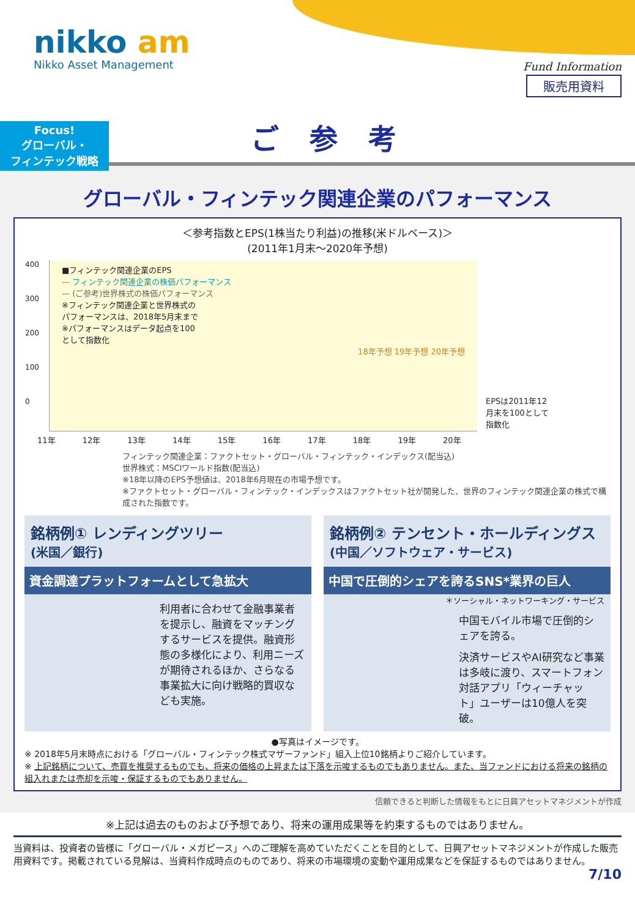nikko am
Nikko Asset Management Fund Information
販売用資料
Focus!
グローバル・
フィンテック戦略
ご参考
グローバル・フィンテック関連企業のパフォーマンス
＜参考指数とEPS(1株当たり利益)の推移(米ドルベース)＞
(2011年1月末～2020年予想)
■フィンテック関連企業のEPS
— フィンテック関連企業の株価パフォーマンス
— (ご参考)世界株式の株価パフォーマンス
※フィンテック関連企業と世界株式の
パフォーマンスは、2018年5月末まで
※パフォーマンスはデータ起点を100
として指数化
18年予想 19年予想 20年予想
400
300
200
100
0
11年 12年 13年 14年 15年 16年 17年 18年 19年 20年
EPSは2011年12月末を100として指数化
フィンテック関連企業：ファクトセット・グローバル・フィンテック・インデックス(配当込)
世界株式：MSCIワールド指数(配当込)
※18年以降のEPS予想値は、2018年6月現在の市場予想です。
※ファクトセット・グローバル・フィンテック・インデックスはファクトセット社が開発した、世界のフィンテック関連企業の株式で構成された指数です。
銘柄例① レンディングツリー
(米国／銀行)
資金調達プラットフォームとして急拡大
利用者に合わせて金融事業者を提示し、融資をマッチングするサービスを提供。融資形態の多様化により、利用ニーズが期待されるほか、さらなる事業拡大に向け戦略的買収なども実施。
銘柄例② テンセント・ホールディングス
(中国／ソフトウェア・サービス)
中国で圧倒的シェアを誇るSNS*業界の巨人
＊ソーシャル・ネットワーキング・サービス
中国モバイル市場で圧倒的シェアを誇る。
決済サービスやAI研究など事業は多岐に渡り、スマートフォン対話アプリ「ウィーチャット」ユーザーは10億人を突破。
●写真はイメージです。
※ 2018年5月末時点における「グローバル・フィンテック株式マザーファンド」組入上位10銘柄よりご紹介しています。
※ 上記銘柄について、売買を推奨するものでも、将来の価格の上昇または下落を示唆するものでもありません。また、当ファンドにおける将来の銘柄の組入れまたは売却を示唆・保証するものでもありません。
信頼できると判断した情報をもとに日興アセットマネジメントが作成
※上記は過去のものおよび予想であり、将来の運用成果等を約束するものではありません。
当資料は、投資者の皆様に「グローバル・メガピース」へのご理解を高めていただくことを目的として、日興アセットマネジメントが作成した販売用資料です。掲載されている見解は、当資料作成時点のものであり、将来の市場環境の変動や運用成果などを保証するものではありません。 7/10